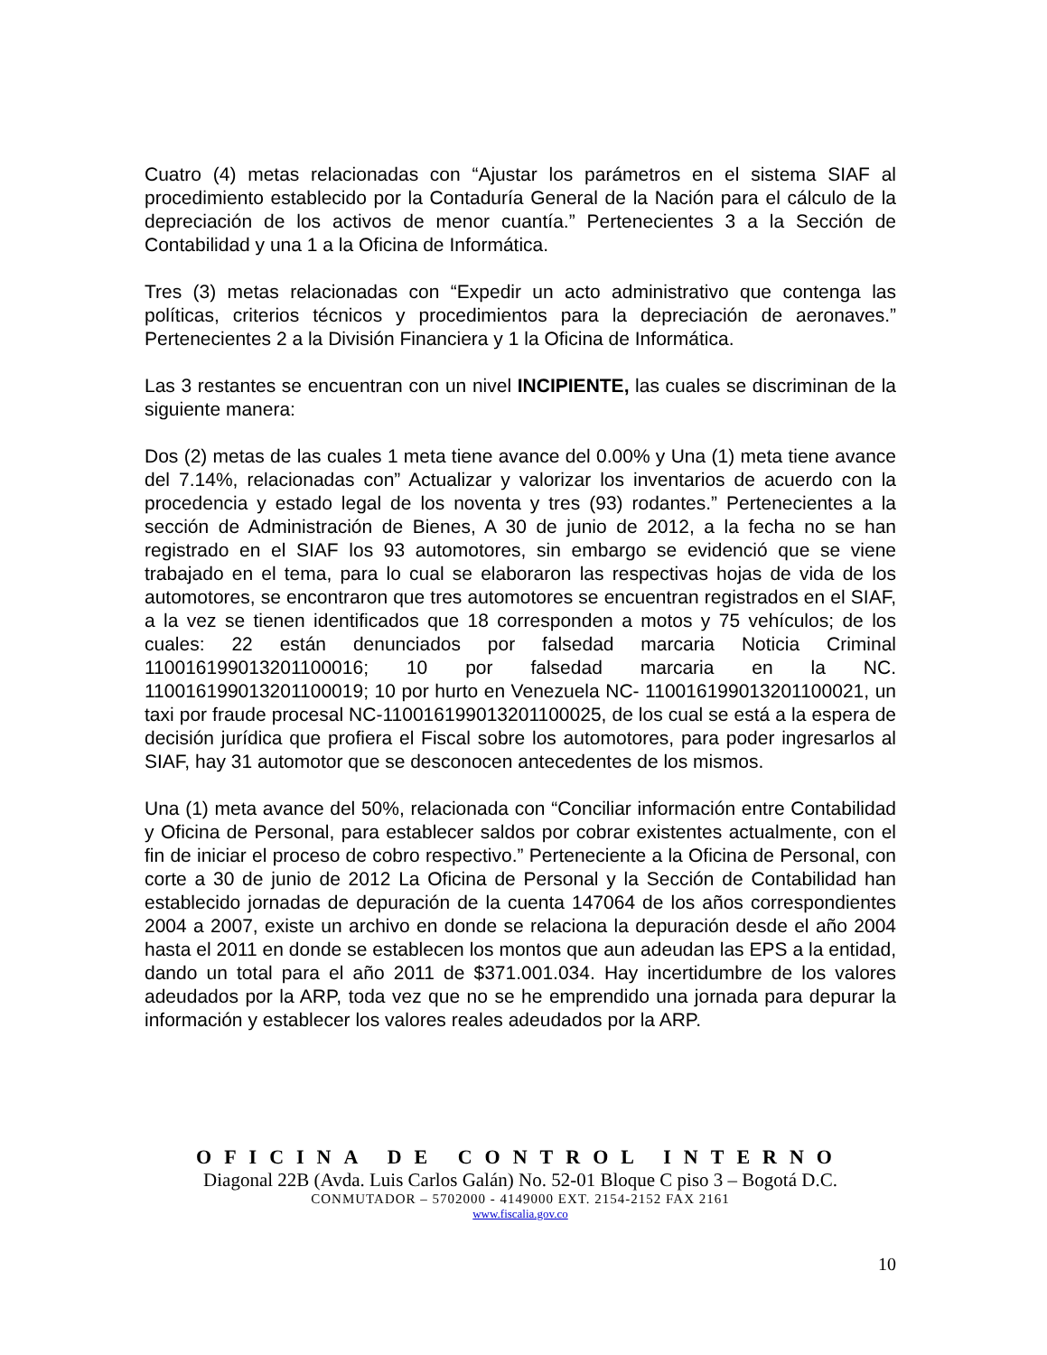Cuatro (4) metas relacionadas con “Ajustar los parámetros en el sistema SIAF al procedimiento establecido por la Contaduría General de la Nación para el cálculo de la depreciación de los activos de menor cuantía.” Pertenecientes 3 a la Sección de Contabilidad y una 1 a la Oficina de Informática.
Tres (3) metas relacionadas con “Expedir un acto administrativo que contenga las políticas, criterios técnicos y procedimientos para la depreciación de aeronaves.” Pertenecientes 2 a la División Financiera y 1 la Oficina de Informática.
Las 3 restantes se encuentran con un nivel INCIPIENTE, las cuales se discriminan de la siguiente manera:
Dos (2) metas de las cuales 1 meta tiene avance del 0.00% y Una (1) meta tiene avance del 7.14%, relacionadas con” Actualizar y valorizar los inventarios de acuerdo con la procedencia y estado legal de los noventa y tres (93) rodantes.” Pertenecientes a la sección de Administración de Bienes, A 30 de junio de 2012, a la fecha no se han registrado en el SIAF los 93 automotores, sin embargo se evidenció que se viene trabajado en el tema, para lo cual se elaboraron las respectivas hojas de vida de los automotores, se encontraron que tres automotores se encuentran registrados en el SIAF, a la vez se tienen identificados que 18 corresponden a motos y 75 vehículos; de los cuales: 22 están denunciados por falsedad marcaria Noticia Criminal 110016199013201100016; 10 por falsedad marcaria en la NC. 110016199013201100019; 10 por hurto en Venezuela NC- 110016199013201100021, un taxi por fraude procesal NC-110016199013201100025, de los cual se está a la espera de decisión jurídica que profiera el Fiscal sobre los automotores, para poder ingresarlos al SIAF, hay 31 automotor que se desconocen antecedentes de los mismos.
Una (1) meta avance del 50%, relacionada con “Conciliar información entre Contabilidad y Oficina de Personal, para establecer saldos por cobrar existentes actualmente, con el fin de iniciar el proceso de cobro respectivo.” Perteneciente a la Oficina de Personal, con corte a 30 de junio de 2012 La Oficina de Personal y la Sección de Contabilidad han establecido jornadas de depuración de la cuenta 147064 de los años correspondientes 2004 a 2007, existe un archivo en donde se relaciona la depuración desde el año 2004 hasta el 2011 en donde se establecen los montos que aun adeudan las EPS a la entidad, dando un total para el año 2011 de $371.001.034. Hay incertidumbre de los valores adeudados por la ARP, toda vez que no se he emprendido una jornada para depurar la información y establecer los valores reales adeudados por la ARP.
OFICINA DE CONTROL INTERNO
Diagonal 22B (Avda. Luis Carlos Galán) No. 52-01 Bloque C piso 3 – Bogotá D.C.
CONMUTADOR – 5702000 - 4149000 EXT. 2154-2152 FAX 2161
www.fiscalia.gov.co
10